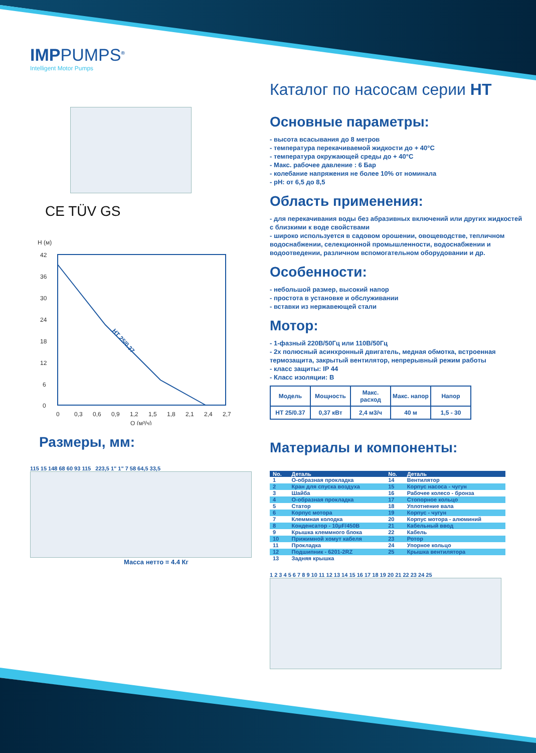IMPPUMPS<sup>®</sup>
Intelligent Motor Pumps
CE TÜV GS
H (м)
42
36
30
24
18
12
6
0
0
0,3
0,6
0,9
1,2
1,5
1,8
2,1
2,4
2,7
Q (м³/ч)
HT 25/0.37
Размеры, мм:
115 15 148 68 60 93 115 223,5 1" 1" 7 58 64,5 33,5
Масса нетто = 4.4 Кг
Каталог по насосам серии HT
Основные параметры:
- высота всасывания до 8 метров
- температура перекачиваемой жидкости до + 40°C
- температура окружающей среды до + 40°C
- Макс. рабочее давление : 6 Бар
- колебание напряжения не более 10% от номинала
- pH: от 6,5 до 8,5
Область применения:
- для перекачивания воды без абразивных включений или других жидкостей с близкими к воде свойствами
- широко используется в садовом орошении, овощеводстве, тепличном водоснабжении, селекционной промышленности, водоснабжении и водоотведении, различном вспомогательном оборудовании и др.
Особенности:
- небольшой размер, высокий напор
- простота в установке и обслуживании
- вставки из нержавеющей стали
Мотор:
- 1-фазный 220В/50Гц или 110В/50Гц
- 2х полюсный асинхронный двигатель, медная обмотка, встроенная термозащита, закрытый вентилятор, непрерывный режим работы
- класс защиты: IP 44
- Класс изоляции: B
| Модель | Мощность | Макс. расход | Макс. напор | Напор |
| --- | --- | --- | --- | --- |
| HT 25/0.37 | 0,37 кВт | 2,4 м3/ч | 40 м | 1,5 - 30 |
Материалы и компоненты:
| No. | Деталь | No. | Деталь |
| --- | --- | --- | --- |
| 1 | О-образная прокладка | 14 | Вентилятор |
| 2 | Кран для спуска воздуха | 15 | Корпус насоса - чугун |
| 3 | Шайба | 16 | Рабочее колесо - бронза |
| 4 | О-образная прокладка | 17 | Стопорное кольцо |
| 5 | Статор | 18 | Уплотнение вала |
| 6 | Корпус мотора | 19 | Корпус - чугун |
| 7 | Клеммная колодка | 20 | Корпус мотора - алюминий |
| 8 | Конденсатор - 10μF/450B | 21 | Кабельный ввод |
| 9 | Крышка клеммного блока | 22 | Кабель |
| 10 | Прижимной хомут кабеля | 23 | Ротор |
| 11 | Прокладка | 24 | Упорное кольцо |
| 12 | Подшипник - 6201-2RZ | 25 | Крышка вентилятора |
| 13 | Задняя крышка | | |
1 2 3 4 5 6 7 8 9 10 11 12 13 14 15 16 17 18 19 20 21 22 23 24 25